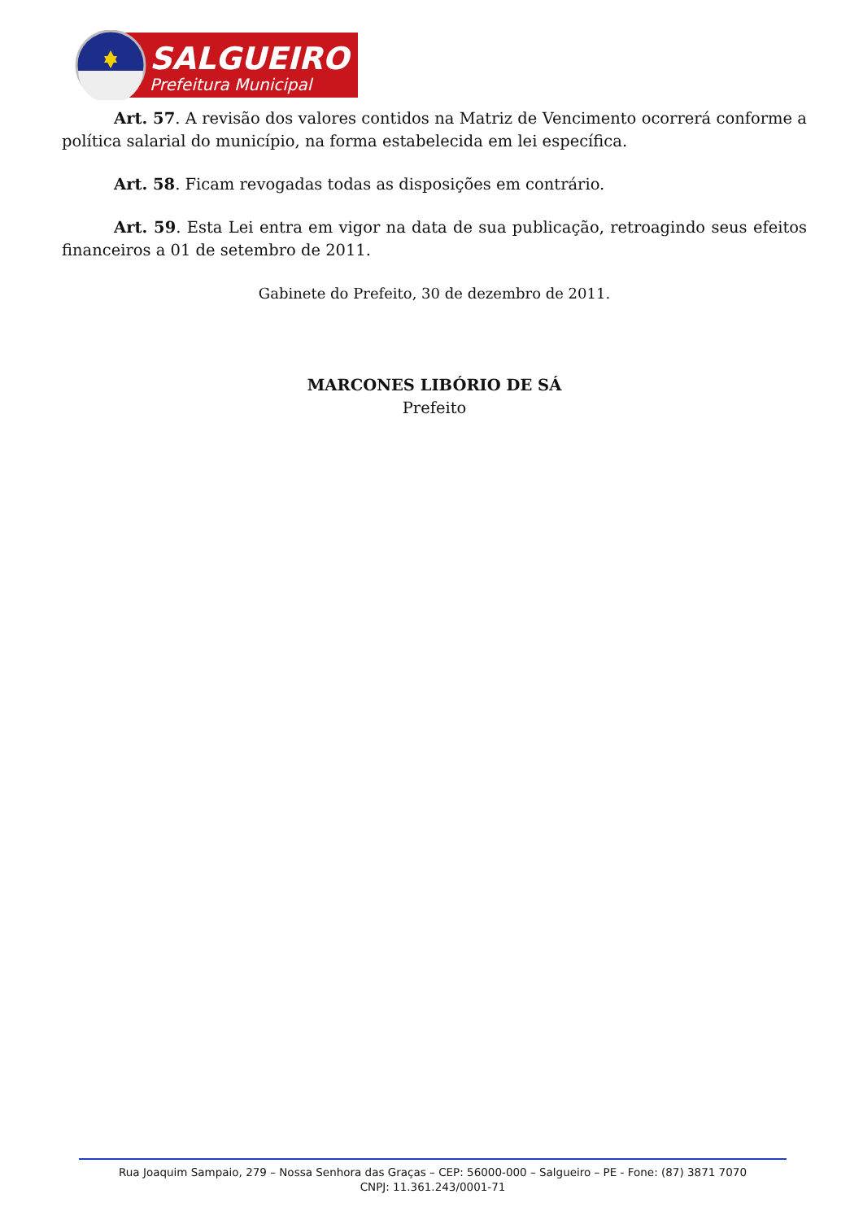SALGUEIRO
Prefeitura Municipal
Art. 57. A revisão dos valores contidos na Matriz de Vencimento ocorrerá conforme a política salarial do município, na forma estabelecida em lei específica.
Art. 58. Ficam revogadas todas as disposições em contrário.
Art. 59. Esta Lei entra em vigor na data de sua publicação, retroagindo seus efeitos financeiros a 01 de setembro de 2011.
Gabinete do Prefeito, 30 de dezembro de 2011.
MARCONES LIBÓRIO DE SÁ
Prefeito
Rua Joaquim Sampaio, 279 – Nossa Senhora das Graças – CEP: 56000-000 – Salgueiro – PE - Fone: (87) 3871 7070
CNPJ: 11.361.243/0001-71